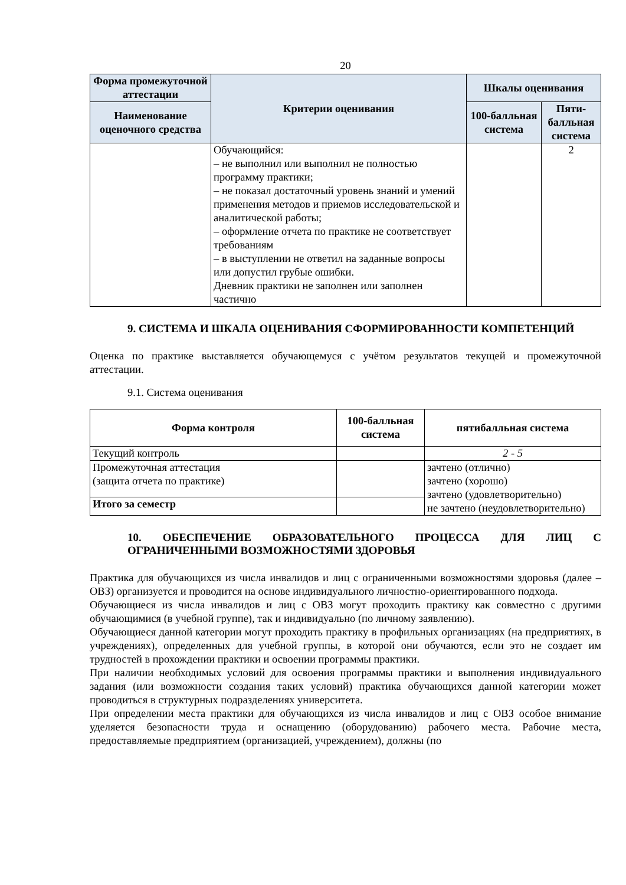20
| Форма промежуточной аттестации | Критерии оценивания | Шкалы оценивания | |
| --- | --- | --- | --- |
| Наименование оценочного средства | | 100-балльная система | Пяти-балльная система |
| | Обучающийся: – не выполнил или выполнил не полностью программу практики; – не показал достаточный уровень знаний и умений применения методов и приемов исследовательской и аналитической работы; – оформление отчета по практике не соответствует требованиям – в выступлении не ответил на заданные вопросы или допустил грубые ошибки. Дневник практики не заполнен или заполнен частично | | 2 |
9. СИСТЕМА И ШКАЛА ОЦЕНИВАНИЯ СФОРМИРОВАННОСТИ КОМПЕТЕНЦИЙ
Оценка по практике выставляется обучающемуся с учётом результатов текущей и промежуточной аттестации.
9.1. Система оценивания
| Форма контроля | 100-балльная система | пятибалльная система |
| --- | --- | --- |
| Текущий контроль | | 2 - 5 |
| Промежуточная аттестация (защита отчета по практике) | | зачтено (отлично) зачтено (хорошо) зачтено (удовлетворительно) не зачтено (неудовлетворительно) |
| Итого за семестр | | |
10. ОБЕСПЕЧЕНИЕ ОБРАЗОВАТЕЛЬНОГО ПРОЦЕССА ДЛЯ ЛИЦ С ОГРАНИЧЕННЫМИ ВОЗМОЖНОСТЯМИ ЗДОРОВЬЯ
Практика для обучающихся из числа инвалидов и лиц с ограниченными возможностями здоровья (далее – ОВЗ) организуется и проводится на основе индивидуального личностно-ориентированного подхода.
Обучающиеся из числа инвалидов и лиц с ОВЗ могут проходить практику как совместно с другими обучающимися (в учебной группе), так и индивидуально (по личному заявлению).
Обучающиеся данной категории могут проходить практику в профильных организациях (на предприятиях, в учреждениях), определенных для учебной группы, в которой они обучаются, если это не создает им трудностей в прохождении практики и освоении программы практики.
При наличии необходимых условий для освоения программы практики и выполнения индивидуального задания (или возможности создания таких условий) практика обучающихся данной категории может проводиться в структурных подразделениях университета.
При определении места практики для обучающихся из числа инвалидов и лиц с ОВЗ особое внимание уделяется безопасности труда и оснащению (оборудованию) рабочего места. Рабочие места, предоставляемые предприятием (организацией, учреждением), должны (по